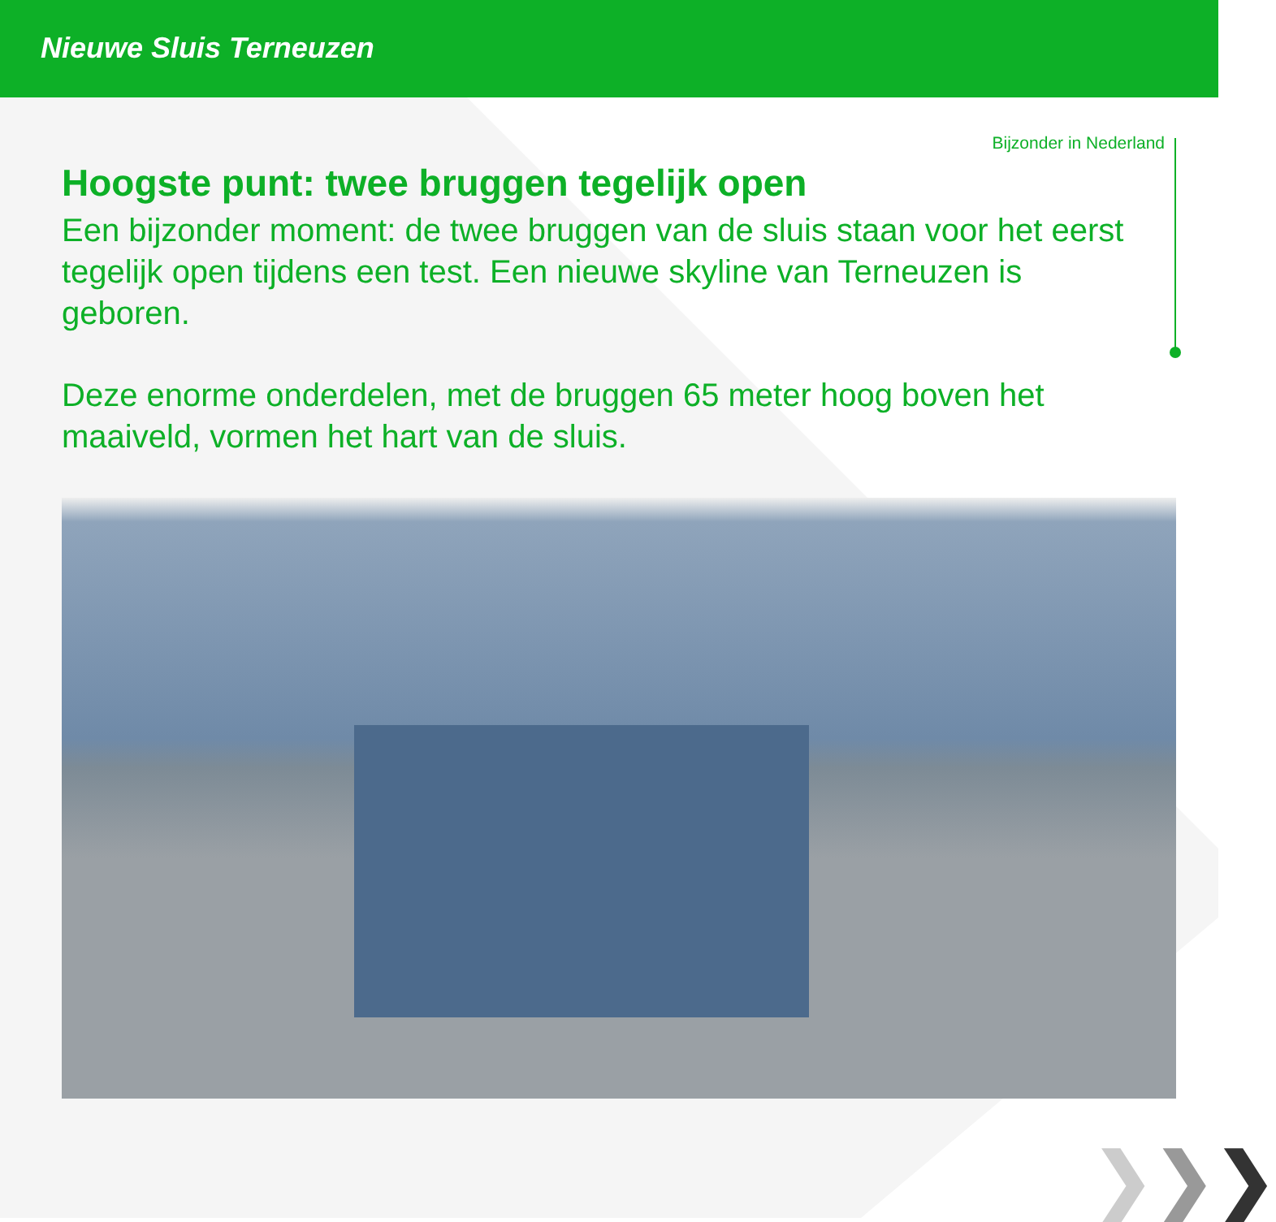Nieuwe Sluis Terneuzen
Bijzonder in Nederland
Hoogste punt: twee bruggen tegelijk open
Een bijzonder moment: de twee bruggen van de sluis staan voor het eerst tegelijk open tijdens een test. Een nieuwe skyline van Terneuzen is geboren.
Deze enorme onderdelen, met de bruggen 65 meter hoog boven het maaiveld, vormen het hart van de sluis.
❯❯❯